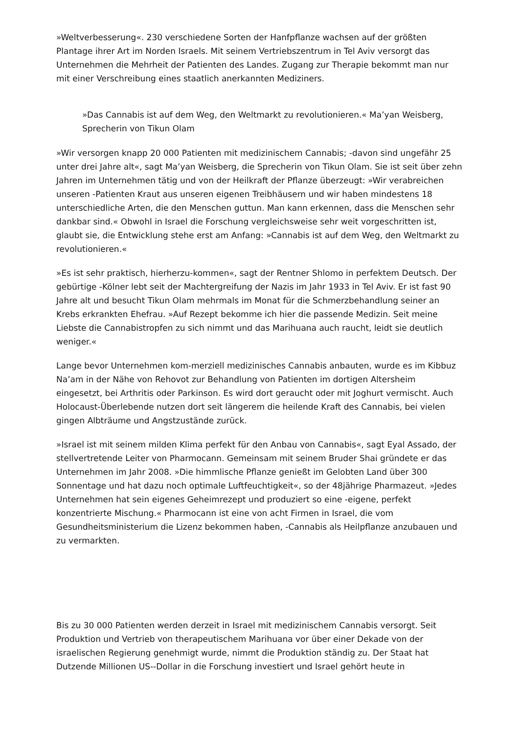»Weltverbesserung«. 230 verschiedene Sorten der Hanfpflanze wachsen auf der größten Plantage ihrer Art im Norden Israels. Mit seinem Vertriebszentrum in Tel Aviv versorgt das Unternehmen die Mehrheit der Patienten des Landes. Zugang zur Therapie bekommt man nur mit einer Verschreibung eines staatlich anerkannten Mediziners.
»Das Cannabis ist auf dem Weg, den Weltmarkt zu revolutionieren.« Ma’yan Weisberg, Sprecherin von Tikun Olam
»Wir versorgen knapp 20 000 Patienten mit medizinischem Cannabis; -davon sind ungefähr 25 unter drei Jahre alt«, sagt Ma’yan Weisberg, die Sprecherin von Tikun Olam. Sie ist seit über zehn Jahren im Unternehmen tätig und von der Heilkraft der Pflanze überzeugt: »Wir verabreichen unseren -Patienten Kraut aus unseren eigenen Treibhäusern und wir haben mindestens 18 unterschiedliche Arten, die den Menschen guttun. Man kann erkennen, dass die Menschen sehr dankbar sind.« Obwohl in Israel die Forschung vergleichsweise sehr weit vorgeschritten ist, glaubt sie, die Entwicklung stehe erst am Anfang: »Cannabis ist auf dem Weg, den Weltmarkt zu revolutionieren.«
»Es ist sehr praktisch, hierherzu-kommen«, sagt der Rentner Shlomo in perfektem Deutsch. Der gebürtige -Kölner lebt seit der Machtergreifung der Nazis im Jahr 1933 in Tel Aviv. Er ist fast 90 Jahre alt und besucht Tikun Olam mehrmals im Monat für die Schmerzbehandlung seiner an Krebs erkrankten Ehefrau. »Auf Rezept bekomme ich hier die passende Medizin. Seit meine Liebste die Cannabistropfen zu sich nimmt und das Marihuana auch raucht, leidt sie deutlich weniger.«
Lange bevor Unternehmen kom-merziell medizinisches Cannabis anbauten, wurde es im Kibbuz Na’am in der Nähe von Rehovot zur Behandlung von Patienten im dortigen Altersheim eingesetzt, bei Arthritis oder Parkinson. Es wird dort geraucht oder mit Joghurt vermischt. Auch Holocaust-Überlebende nutzen dort seit längerem die heilende Kraft des Cannabis, bei vielen gingen Albträume und Angstzustände zurück.
»Israel ist mit seinem milden Klima perfekt für den Anbau von Cannabis«, sagt Eyal Assado, der stellvertretende Leiter von Pharmocann. Gemeinsam mit seinem Bruder Shai gründete er das Unternehmen im Jahr 2008. »Die himmlische Pflanze genießt im Gelobten Land über 300 Sonnentage und hat dazu noch optimale Luftfeuchtigkeit«, so der 48jährige Pharmazeut. »Jedes Unternehmen hat sein eigenes Geheimrezept und produziert so eine -eigene, perfekt konzentrierte Mischung.« Pharmocann ist eine von acht Firmen in Israel, die vom Gesundheitsministerium die Lizenz bekommen haben, -Cannabis als Heilpflanze anzubauen und zu vermarkten.
Bis zu 30 000 Patienten werden derzeit in Israel mit medizinischem Cannabis versorgt. Seit Produktion und Vertrieb von therapeutischem Marihuana vor über einer Dekade von der israelischen Regierung genehmigt wurde, nimmt die Produktion ständig zu. Der Staat hat Dutzende Millionen US--Dollar in die Forschung investiert und Israel gehört heute in